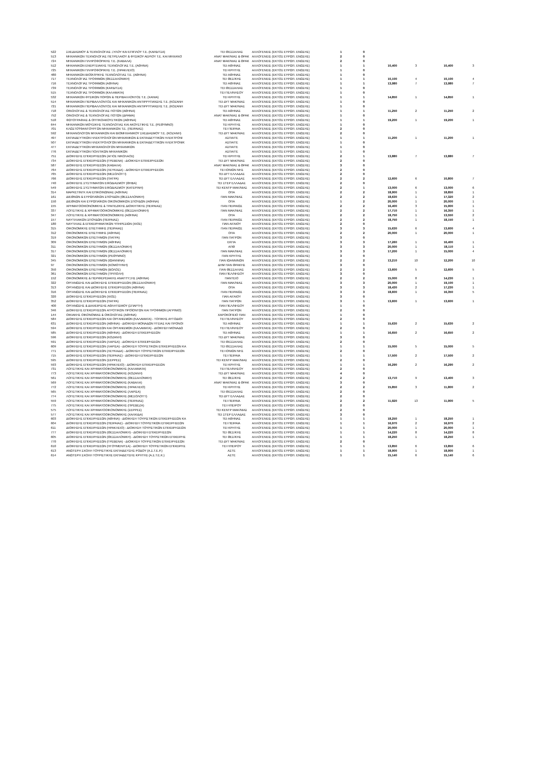| 522 | ΣΧΕΔΙΑΣΜΟΥ & ΤΕΧΝΟΛΟΓΙΑΣ ΞΥΛΟΥ ΚΑΙ ΕΠΙΠΛΟΥ Τ.Ε. (ΚΑΡΔΙΤΣΑ) | ΤΕΙ ΘΕΣΣΑΛΙΑΣ | ΑΛΛΟΓΕΝΕΙΣ (ΕΚΤΟΣ ΕΥΡΩΠ. ΕΝΩΣΗΣ) | 1 | 0 | | | | |
| 513 | ΜΗΧΑΝΙΚΩΝ ΤΕΧΝΟΛΟΓΙΑΣ ΠΕΤΡΕΛΑΙΟΥ & ΦΥΣΙΚΟΥ ΑΕΡΙΟΥ Τ.Ε. ΚΑΙ ΜΗΧΑΝΟ | ΑΝΑΤ ΜΑΚ/ΝΙΑΣ & ΘΡΑΚ | ΑΛΛΟΓΕΝΕΙΣ (ΕΚΤΟΣ ΕΥΡΩΠ. ΕΝΩΣΗΣ) | 2 | 0 | | | | |
| 724 | ΜΗΧΑΝΙΚΩΝ ΠΛΗΡΟΦΟΡΙΚΗΣ Τ.Ε. (ΚΑΒΑΛΑ) | ΑΝΑΤ ΜΑΚ/ΝΙΑΣ & ΘΡΑΚ | ΑΛΛΟΓΕΝΕΙΣ (ΕΚΤΟΣ ΕΥΡΩΠ. ΕΝΩΣΗΣ) | 2 | 0 | | | | |
| 512 | ΜΗΧΑΝΙΚΩΝ ΕΝΕΡΓΕΙΑΚΗΣ ΤΕΧΝΟΛΟΓΙΑΣ Τ.Ε. (ΑΘΗΝΑ) | ΤΕΙ ΑΘΗΝΑΣ | ΑΛΛΟΓΕΝΕΙΣ (ΕΚΤΟΣ ΕΥΡΩΠ. ΕΝΩΣΗΣ) | 1 | 1 | 10,400 | 3 | 10,400 | 3 |
| 725 | ΜΗΧΑΝΙΚΩΝ ΠΛΗΡΟΦΟΡΙΚΗΣ Τ.Ε. (ΗΡΑΚΛΕΙΟ) | ΤΕΙ ΚΡΗΤΗΣ | ΑΛΛΟΓΕΝΕΙΣ (ΕΚΤΟΣ ΕΥΡΩΠ. ΕΝΩΣΗΣ) | 1 | 0 | | | | |
| 480 | ΜΗΧΑΝΙΚΩΝ ΒΙΟΪΑΤΡΙΚΗΣ ΤΕΧΝΟΛΟΓΙΑΣ Τ.Ε. (ΑΘΗΝΑ) | ΤΕΙ ΑΘΗΝΑΣ | ΑΛΛΟΓΕΝΕΙΣ (ΕΚΤΟΣ ΕΥΡΩΠ. ΕΝΩΣΗΣ) | 1 | 0 | | | | |
| 717 | ΤΕΧΝΟΛΟΓΙΑΣ ΤΡΟΦΙΜΩΝ (ΘΕΣΣΑΛΟΝΙΚΗ) | ΤΕΙ ΘΕΣ/ΚΗΣ | ΑΛΛΟΓΕΝΕΙΣ (ΕΚΤΟΣ ΕΥΡΩΠ. ΕΝΩΣΗΣ) | 1 | 1 | 10,100 | 4 | 10,100 | 4 |
| 716 | ΤΕΧΝΟΛΟΓΙΑΣ ΤΡΟΦΙΜΩΝ (ΑΘΗΝΑ) | ΤΕΙ ΑΘΗΝΑΣ | ΑΛΛΟΓΕΝΕΙΣ (ΕΚΤΟΣ ΕΥΡΩΠ. ΕΝΩΣΗΣ) | 1 | 1 | 13,980 | 7 | 13,980 | 7 |
| 739 | ΤΕΧΝΟΛΟΓΙΑΣ ΤΡΟΦΙΜΩΝ (ΚΑΡΔΙΤΣΑ) | ΤΕΙ ΘΕΣΣΑΛΙΑΣ | ΑΛΛΟΓΕΝΕΙΣ (ΕΚΤΟΣ ΕΥΡΩΠ. ΕΝΩΣΗΣ) | 1 | 0 | | | | |
| 515 | ΤΕΧΝΟΛΟΓΙΑΣ ΤΡΟΦΙΜΩΝ (ΚΑΛΑΜΑΤΑ) | ΤΕΙ ΠΕΛ/ΝΗΣΟΥ | ΑΛΛΟΓΕΝΕΙΣ (ΕΚΤΟΣ ΕΥΡΩΠ. ΕΝΩΣΗΣ) | 1 | 0 | | | | |
| 532 | ΜΗΧΑΝΙΚΩΝ ΦΥΣΙΚΩΝ ΠΟΡΩΝ & ΠΕΡΙΒΑΛΛΟΝΤΟΣ Τ.Ε. (ΧΑΝΙΑ) | ΤΕΙ ΚΡΗΤΗΣ | ΑΛΛΟΓΕΝΕΙΣ (ΕΚΤΟΣ ΕΥΡΩΠ. ΕΝΩΣΗΣ) | 1 | 1 | 14,850 | 1 | 14,850 | 1 |
| 514 | ΜΗΧΑΝΙΚΩΝ ΠΕΡΙΒΑΛΛΟΝΤΟΣ ΚΑΙ ΜΗΧΑΝΙΚΩΝ ΑΝΤΙΡΡΥΠΑΝΣΗΣ Τ.Ε. (ΚΟΖΑΝΗ | ΤΕΙ ΔΥΤ ΜΑΚ/ΝΙΑΣ | ΑΛΛΟΓΕΝΕΙΣ (ΕΚΤΟΣ ΕΥΡΩΠ. ΕΝΩΣΗΣ) | 1 | 0 | | | | |
| 721 | ΜΗΧΑΝΙΚΩΝ ΠΕΡΙΒΑΛΛΟΝΤΟΣ ΚΑΙ ΜΗΧΑΝΙΚΩΝ ΑΝΤΙΡΡΥΠΑΝΣΗΣ Τ.Ε. (ΚΟΖΑΝΗ | ΤΕΙ ΔΥΤ ΜΑΚ/ΝΙΑΣ | ΑΛΛΟΓΕΝΕΙΣ (ΕΚΤΟΣ ΕΥΡΩΠ. ΕΝΩΣΗΣ) | 1 | 0 | | | | |
| 718 | ΟΙΝΟΛΟΓΙΑΣ & ΤΕΧΝΟΛΟΓΙΑΣ ΠΟΤΩΝ (ΑΘΗΝΑ) | ΤΕΙ ΑΘΗΝΑΣ | ΑΛΛΟΓΕΝΕΙΣ (ΕΚΤΟΣ ΕΥΡΩΠ. ΕΝΩΣΗΣ) | 1 | 1 | 11,250 | 2 | 11,250 | 2 |
| 752 | ΟΙΝΟΛΟΓΙΑΣ & ΤΕΧΝΟΛΟΓΙΑΣ ΠΟΤΩΝ (ΔΡΑΜΑ) | ΑΝΑΤ ΜΑΚ/ΝΙΑΣ & ΘΡΑΚ | ΑΛΛΟΓΕΝΕΙΣ (ΕΚΤΟΣ ΕΥΡΩΠ. ΕΝΩΣΗΣ) | 1 | 0 | | | | |
| 518 | ΦΩΤΟΓΡΑΦΙΑΣ & ΟΠΤΙΚΟΑΚΟΥΣΤΙΚΩΝ (ΑΘΗΝΑ) | ΤΕΙ ΑΘΗΝΑΣ | ΑΛΛΟΓΕΝΕΙΣ (ΕΚΤΟΣ ΕΥΡΩΠ. ΕΝΩΣΗΣ) | 1 | 1 | 19,200 | 1 | 19,200 | 1 |
| 644 | ΜΗΧΑΝΙΚΩΝ ΜΟΥΣΙΚΗΣ ΤΕΧΝΟΛΟΓΙΑΣ ΚΑΙ ΑΚΟΥΣΤΙΚΗΣ Τ.Ε. (ΡΕΘΥΜΝΟ) | ΤΕΙ ΚΡΗΤΗΣ | ΑΛΛΟΓΕΝΕΙΣ (ΕΚΤΟΣ ΕΥΡΩΠ. ΕΝΩΣΗΣ) | 1 | 0 | | | | |
| 701 | ΚΛΩΣΤΟΫΦΑΝΤΟΥΡΓΩΝ ΜΗΧΑΝΙΚΩΝ Τ.Ε. (ΠΕΙΡΑΙΑΣ) | ΤΕΙ ΠΕΙΡΑΙΑ | ΑΛΛΟΓΕΝΕΙΣ (ΕΚΤΟΣ ΕΥΡΩΠ. ΕΝΩΣΗΣ) | 2 | 0 | | | | |
| 592 | ΜΗΧΑΝΟΛΟΓΩΝ ΜΗΧΑΝΙΚΩΝ ΚΑΙ ΒΙΟΜΗΧΑΝΙΚΟΥ ΣΧΕΔΙΑΣΜΟΥ Τ.Ε. (ΚΟΖΑΝΗ) | ΤΕΙ ΔΥΤ ΜΑΚ/ΝΙΑΣ | ΑΛΛΟΓΕΝΕΙΣ (ΕΚΤΟΣ ΕΥΡΩΠ. ΕΝΩΣΗΣ) | 2 | 0 | | | | |
| 497 | ΕΚΠΑΙΔΕΥΤΙΚΩΝ ΗΛΕΚΤΡΟΛΟΓΩΝ ΜΗΧΑΝΙΚΩΝ & ΕΚΠΑΙΔΕΥΤΙΚΩΝ ΗΛΕΚΤΡΟΝΙ | ΑΣΠΑΙΤΕ | ΑΛΛΟΓΕΝΕΙΣ (ΕΚΤΟΣ ΕΥΡΩΠ. ΕΝΩΣΗΣ) | 1 | 1 | 11,200 | 1 | 11,200 | 1 |
| 507 | ΕΚΠΑΙΔΕΥΤΙΚΩΝ ΗΛΕΚΤΡΟΛΟΓΩΝ ΜΗΧΑΝΙΚΩΝ & ΕΚΠΑΙΔΕΥΤΙΚΩΝ ΗΛΕΚΤΡΟΝΙΚ | ΑΣΠΑΙΤΕ | ΑΛΛΟΓΕΝΕΙΣ (ΕΚΤΟΣ ΕΥΡΩΠ. ΕΝΩΣΗΣ) | 1 | 0 | | | | |
| 477 | ΕΚΠΑΙΔΕΥΤΙΚΩΝ ΜΗΧΑΝΟΛΟΓΩΝ ΜΗΧΑΝΙΚΩΝ | ΑΣΠΑΙΤΕ | ΑΛΛΟΓΕΝΕΙΣ (ΕΚΤΟΣ ΕΥΡΩΠ. ΕΝΩΣΗΣ) | 1 | 0 | | | | |
| 776 | ΕΚΠΑΙΔΕΥΤΙΚΩΝ ΠΟΛΙΤΙΚΩΝ ΜΗΧΑΝΙΚΩΝ | ΑΣΠΑΙΤΕ | ΑΛΛΟΓΕΝΕΙΣ (ΕΚΤΟΣ ΕΥΡΩΠ. ΕΝΩΣΗΣ) | 1 | 0 | | | | |
| 751 | ΔΙΟΙΚΗΣΗΣ ΕΠΙΧΕΙΡΗΣΕΩΝ (ΑΓΙΟΣ ΝΙΚΟΛΑΟΣ) | ΤΕΙ ΚΡΗΤΗΣ | ΑΛΛΟΓΕΝΕΙΣ (ΕΚΤΟΣ ΕΥΡΩΠ. ΕΝΩΣΗΣ) | 2 | 1 | 13,880 | 7 | 13,880 | 7 |
| 734 | ΔΙΟΙΚΗΣΗΣ ΕΠΙΧΕΙΡΗΣΕΩΝ (ΓΡΕΒΕΝΑ) - ΔΙΟΙΚΗΣΗ ΕΠΙΧΕΙΡΗΣΕΩΝ | ΤΕΙ ΔΥΤ ΜΑΚ/ΝΙΑΣ | ΑΛΛΟΓΕΝΕΙΣ (ΕΚΤΟΣ ΕΥΡΩΠ. ΕΝΩΣΗΣ) | 2 | 0 | | | | |
| 587 | ΔΙΟΙΚΗΣΗΣ ΕΠΙΧΕΙΡΗΣΕΩΝ (ΚΑΒΑΛΑ) | ΑΝΑΤ ΜΑΚ/ΝΙΑΣ & ΘΡΑΚ | ΑΛΛΟΓΕΝΕΙΣ (ΕΚΤΟΣ ΕΥΡΩΠ. ΕΝΩΣΗΣ) | 3 | 0 | | | | |
| 764 | ΔΙΟΙΚΗΣΗΣ ΕΠΙΧΕΙΡΗΣΕΩΝ (ΛΕΥΚΑΔΑ) - ΔΙΟΙΚΗΣΗ ΕΠΙΧΕΙΡΗΣΕΩΝ | ΤΕΙ ΙΟΝΙΩΝ ΝΗΣ | ΑΛΛΟΓΕΝΕΙΣ (ΕΚΤΟΣ ΕΥΡΩΠ. ΕΝΩΣΗΣ) | 2 | 0 | | | | |
| 765 | ΔΙΟΙΚΗΣΗΣ ΕΠΙΧΕΙΡΗΣΕΩΝ (ΜΕΣΟΛΟΓΓΙ) | ΤΕΙ ΔΥΤ ΕΛΛΑΔΑΣ | ΑΛΛΟΓΕΝΕΙΣ (ΕΚΤΟΣ ΕΥΡΩΠ. ΕΝΩΣΗΣ) | 2 | 0 | | | | |
| 766 | ΔΙΟΙΚΗΣΗΣ ΕΠΙΧΕΙΡΗΣΕΩΝ (ΠΑΤΡΑ) | ΤΕΙ ΔΥΤ ΕΛΛΑΔΑΣ | ΑΛΛΟΓΕΝΕΙΣ (ΕΚΤΟΣ ΕΥΡΩΠ. ΕΝΩΣΗΣ) | 2 | 2 | 12,600 | 6 | 10,800 | 7 |
| 740 | ΔΙΟΙΚΗΣΗΣ ΣΥΣΤΗΜΑΤΩΝ ΕΦΟΔΙΑΣΜΟΥ (ΘΗΒΑ) | ΤΕΙ ΣΤΕΡ ΕΛΛΑΔΑΣ | ΑΛΛΟΓΕΝΕΙΣ (ΕΚΤΟΣ ΕΥΡΩΠ. ΕΝΩΣΗΣ) | 2 | 0 | | | | |
| 549 | ΔΙΟΙΚΗΣΗΣ ΣΥΣΤΗΜΑΤΩΝ ΕΦΟΔΙΑΣΜΟΥ (ΚΑΤΕΡΙΝΗ) | ΤΕΙ ΚΕΝΤΡ ΜΑΚ/ΝΙΑΣ | ΑΛΛΟΓΕΝΕΙΣ (ΕΚΤΟΣ ΕΥΡΩΠ. ΕΝΩΣΗΣ) | 2 | 1 | 13,000 | 6 | 13,000 | 6 |
| 314 | ΜΑΡΚΕΤΙΝΓΚ ΚΑΙ ΕΠΙΚΟΙΝΩΝΙΑΣ (ΑΘΗΝΑ) | ΟΠΑ | ΑΛΛΟΓΕΝΕΙΣ (ΕΚΤΟΣ ΕΥΡΩΠ. ΕΝΩΣΗΣ) | 2 | 2 | 18,900 | 1 | 18,850 | 1 |
| 161 | ΔΙΕΘΝΩΝ & ΕΥΡΩΠΑΪΚΩΝ ΣΠΟΥΔΩΝ (ΘΕΣΣΑΛΟΝΙΚΗ) | ΠΑΝ ΜΑΚ/ΝΙΑΣ | ΑΛΛΟΓΕΝΕΙΣ (ΕΚΤΟΣ ΕΥΡΩΠ. ΕΝΩΣΗΣ) | 2 | 2 | 18,630 | 1 | 17,320 | 2 |
| 150 | ΔΙΕΘΝΩΝ ΚΑΙ ΕΥΡΩΠΑΪΚΩΝ ΟΙΚΟΝΟΜΙΚΩΝ ΣΠΟΥΔΩΝ (ΑΘΗΝΑ) | ΟΠΑ | ΑΛΛΟΓΕΝΕΙΣ (ΕΚΤΟΣ ΕΥΡΩΠ. ΕΝΩΣΗΣ) | 1 | 2 | 20,000 | 1 | 20,000 | 1 |
| 155 | ΧΡΗΜΑΤΟΟΙΚΟΝΟΜΙΚΗΣ & ΤΡΑΠΕΖΙΚΗΣ ΔΙΟΙΚΗΤΙΚΗΣ (ΠΕΙΡΑΙΑΣ) | ΠΑΝ ΠΕΙΡΑΙΩΣ | ΑΛΛΟΓΕΝΕΙΣ (ΕΚΤΟΣ ΕΥΡΩΠ. ΕΝΩΣΗΣ) | 2 | 2 | 16,400 | 3 | 15,900 | 1 |
| 337 | ΛΟΓΙΣΤΙΚΗΣ & ΧΡΗΜΑΤΟΟΙΚΟΝΟΜΙΚΗΣ (ΘΕΣΣΑΛΟΝΙΚΗ) | ΠΑΝ ΜΑΚ/ΝΙΑΣ | ΑΛΛΟΓΕΝΕΙΣ (ΕΚΤΟΣ ΕΥΡΩΠ. ΕΝΩΣΗΣ) | 2 | 2 | 17,710 | 1 | 16,350 | 1 |
| 347 | ΛΟΓΙΣΤΙΚΗΣ & ΧΡΗΜΑΤΟΟΙΚΟΝΟΜΙΚΗΣ (ΑΘΗΝΑ) | ΟΠΑ | ΑΛΛΟΓΕΝΕΙΣ (ΕΚΤΟΣ ΕΥΡΩΠ. ΕΝΩΣΗΣ) | 2 | 2 | 18,750 | 1 | 13,550 | 2 |
| 157 | ΝΑΥΤΙΛΙΑΚΩΝ ΣΠΟΥΔΩΝ (ΠΕΙΡΑΙΑΣ) | ΠΑΝ ΠΕΙΡΑΙΩΣ | ΑΛΛΟΓΕΝΕΙΣ (ΕΚΤΟΣ ΕΥΡΩΠ. ΕΝΩΣΗΣ) | 2 | 2 | 18,750 | 1 | 18,150 | 1 |
| 180 | ΝΑΥΤΙΛΙΑΣ & ΕΠΙΧΕΙΡΗΜΑΤΙΚΩΝ ΥΠΗΡΕΣΙΩΝ (ΧΙΟΣ) | ΠΑΝ ΑΙΓΑΙΟΥ | ΑΛΛΟΓΕΝΕΙΣ (ΕΚΤΟΣ ΕΥΡΩΠ. ΕΝΩΣΗΣ) | 2 | 0 | | | | |
| 315 | ΟΙΚΟΝΟΜΙΚΗΣ ΕΠΙΣΤΗΜΗΣ (ΠΕΙΡΑΙΑΣ) | ΠΑΝ ΠΕΙΡΑΙΩΣ | ΑΛΛΟΓΕΝΕΙΣ (ΕΚΤΟΣ ΕΥΡΩΠ. ΕΝΩΣΗΣ) | 3 | 3 | 15,630 | 6 | 13,600 | 4 |
| 312 | ΟΙΚΟΝΟΜΙΚΗΣ ΕΠΙΣΤΗΜΗΣ (ΑΘΗΝΑ) | ΟΠΑ | ΑΛΛΟΓΕΝΕΙΣ (ΕΚΤΟΣ ΕΥΡΩΠ. ΕΝΩΣΗΣ) | 2 | 2 | 20,000 | 1 | 20,000 | 1 |
| 319 | ΟΙΚΟΝΟΜΙΚΩΝ ΕΠΙΣΤΗΜΩΝ (ΠΑΤΡΑ) | ΠΑΝ ΠΑΤΡΩΝ | ΑΛΛΟΓΕΝΕΙΣ (ΕΚΤΟΣ ΕΥΡΩΠ. ΕΝΩΣΗΣ) | 3 | 0 | | | | |
| 309 | ΟΙΚΟΝΟΜΙΚΩΝ ΕΠΙΣΤΗΜΩΝ (ΑΘΗΝΑ) | ΕΚΠΑ | ΑΛΛΟΓΕΝΕΙΣ (ΕΚΤΟΣ ΕΥΡΩΠ. ΕΝΩΣΗΣ) | 3 | 3 | 17,260 | 1 | 16,400 | 1 |
| 311 | ΟΙΚΟΝΟΜΙΚΩΝ ΕΠΙΣΤΗΜΩΝ (ΘΕΣΣΑΛΟΝΙΚΗ) | ΑΠΘ | ΑΛΛΟΓΕΝΕΙΣ (ΕΚΤΟΣ ΕΥΡΩΠ. ΕΝΩΣΗΣ) | 3 | 3 | 20,000 | 1 | 18,110 | 1 |
| 317 | ΟΙΚΟΝΟΜΙΚΩΝ ΕΠΙΣΤΗΜΩΝ (ΘΕΣΣΑΛΟΝΙΚΗ) | ΠΑΝ ΜΑΚ/ΝΙΑΣ | ΑΛΛΟΓΕΝΕΙΣ (ΕΚΤΟΣ ΕΥΡΩΠ. ΕΝΩΣΗΣ) | 3 | 3 | 17,200 | 1 | 15,000 | 4 |
| 321 | ΟΙΚΟΝΟΜΙΚΩΝ ΕΠΙΣΤΗΜΩΝ (ΡΕΘΥΜΝΟ) | ΠΑΝ ΚΡΗΤΗΣ | ΑΛΛΟΓΕΝΕΙΣ (ΕΚΤΟΣ ΕΥΡΩΠ. ΕΝΩΣΗΣ) | 3 | 0 | | | | |
| 345 | ΟΙΚΟΝΟΜΙΚΩΝ ΕΠΙΣΤΗΜΩΝ (ΙΩΑΝΝΙΝΑ) | ΠΑΝ ΙΩΑΝΝΙΝΩΝ | ΑΛΛΟΓΕΝΕΙΣ (ΕΚΤΟΣ ΕΥΡΩΠ. ΕΝΩΣΗΣ) | 2 | 2 | 13,210 | 10 | 12,200 | 10 |
| 97 | ΟΙΚΟΝΟΜΙΚΩΝ ΕΠΙΣΤΗΜΩΝ (ΚΟΜΟΤΗΝΗ) | ΔΗΜ ΠΑΝ ΘΡΑΚΗΣ | ΑΛΛΟΓΕΝΕΙΣ (ΕΚΤΟΣ ΕΥΡΩΠ. ΕΝΩΣΗΣ) | 3 | 0 | | | | |
| 350 | ΟΙΚΟΝΟΜΙΚΩΝ ΕΠΙΣΤΗΜΩΝ (ΒΟΛΟΣ) | ΠΑΝ ΘΕΣΣΑΛΙΑΣ | ΑΛΛΟΓΕΝΕΙΣ (ΕΚΤΟΣ ΕΥΡΩΠ. ΕΝΩΣΗΣ) | 2 | 2 | 13,600 | 5 | 12,600 | 5 |
| 361 | ΟΙΚΟΝΟΜΙΚΩΝ ΕΠΙΣΤΗΜΩΝ (ΤΡΙΠΟΛΗ) | ΠΑΝ ΠΕΛ/ΝΗΣΟΥ | ΑΛΛΟΓΕΝΕΙΣ (ΕΚΤΟΣ ΕΥΡΩΠ. ΕΝΩΣΗΣ) | 3 | 0 | | | | |
| 152 | ΟΙΚΟΝΟΜΙΚΗΣ & ΠΕΡΙΦΕΡΕΙΑΚΗΣ ΑΝΑΠΤΥΞΗΣ (ΑΘΗΝΑ) | ΠΑΝΤΕΙΟ | ΑΛΛΟΓΕΝΕΙΣ (ΕΚΤΟΣ ΕΥΡΩΠ. ΕΝΩΣΗΣ) | 2 | 2 | 15,000 | 8 | 14,230 | 1 |
| 322 | ΟΡΓΑΝΩΣΗΣ ΚΑΙ ΔΙΟΙΚΗΣΗΣ ΕΠΙΧΕΙΡΗΣΕΩΝ (ΘΕΣΣΑΛΟΝΙΚΗ) | ΠΑΝ ΜΑΚ/ΝΙΑΣ | ΑΛΛΟΓΕΝΕΙΣ (ΕΚΤΟΣ ΕΥΡΩΠ. ΕΝΩΣΗΣ) | 3 | 3 | 20,000 | 1 | 19,100 | 1 |
| 313 | ΟΡΓΑΝΩΣΗΣ ΚΑΙ ΔΙΟΙΚΗΣΗΣ ΕΠΙΧΕΙΡΗΣΕΩΝ (ΑΘΗΝΑ) | ΟΠΑ | ΑΛΛΟΓΕΝΕΙΣ (ΕΚΤΟΣ ΕΥΡΩΠ. ΕΝΩΣΗΣ) | 3 | 3 | 18,430 | 2 | 17,230 | 1 |
| 316 | ΟΡΓΑΝΩΣΗΣ ΚΑΙ ΔΙΟΙΚΗΣΗΣ ΕΠΙΧΕΙΡΗΣΕΩΝ (ΠΕΙΡΑΙΑΣ) | ΠΑΝ ΠΕΙΡΑΙΩΣ | ΑΛΛΟΓΕΝΕΙΣ (ΕΚΤΟΣ ΕΥΡΩΠ. ΕΝΩΣΗΣ) | 3 | 3 | 18,600 | 1 | 16,350 | 5 |
| 320 | ΔΙΟΙΚΗΣΗΣ ΕΠΙΧΕΙΡΗΣΕΩΝ (ΧΙΟΣ) | ΠΑΝ ΑΙΓΑΙΟΥ | ΑΛΛΟΓΕΝΕΙΣ (ΕΚΤΟΣ ΕΥΡΩΠ. ΕΝΩΣΗΣ) | 3 | 0 | | | | |
| 352 | ΔΙΟΙΚΗΣΗΣ ΕΠΙΧΕΙΡΗΣΕΩΝ (ΠΑΤΡΑ) | ΠΑΝ ΠΑΤΡΩΝ | ΑΛΛΟΓΕΝΕΙΣ (ΕΚΤΟΣ ΕΥΡΩΠ. ΕΝΩΣΗΣ) | 3 | 1 | 13,600 | 1 | 13,600 | 1 |
| 400 | ΟΡΓΑΝΩΣΗΣ & ΔΙΑΧΕΙΡΙΣΗΣ ΑΘΛΗΤΙΣΜΟΥ (ΣΠΑΡΤΗ) | ΠΑΝ ΠΕΛ/ΝΗΣΟΥ | ΑΛΛΟΓΕΝΕΙΣ (ΕΚΤΟΣ ΕΥΡΩΠ. ΕΝΩΣΗΣ) | 1 | 0 | | | | |
| 346 | ΔΙΟΙΚΗΣΗΣ ΕΠΙΧΕΙΡΗΣΕΩΝ ΑΓΡΟΤΙΚΩΝ ΠΡΟΪΟΝΤΩΝ ΚΑΙ ΤΡΟΦΙΜΩΝ (ΑΓΡΙΝΙΟ) | ΠΑΝ ΠΑΤΡΩΝ | ΑΛΛΟΓΕΝΕΙΣ (ΕΚΤΟΣ ΕΥΡΩΠ. ΕΝΩΣΗΣ) | 2 | 0 | | | | |
| 144 | ΟΙΚΙΑΚΗΣ ΟΙΚΟΝΟΜΙΑΣ & ΟΙΚΟΛΟΓΙΑΣ (ΑΘΗΝΑ) | ΧΑΡΟΚΟΠΕΙΟ ΠΑΝ | ΑΛΛΟΓΕΝΕΙΣ (ΕΚΤΟΣ ΕΥΡΩΠ. ΕΝΩΣΗΣ) | 1 | 0 | | | | |
| 584 | ΔΙΟΙΚΗΣΗΣ ΕΠΙΧΕΙΡΗΣΕΩΝ ΚΑΙ ΟΡΓΑΝΙΣΜΩΝ (ΚΑΛΑΜΑΤΑ) - ΤΟΠΙΚΗΣ ΑΥΤΟΔΙΟΙ | ΤΕΙ ΠΕΛ/ΝΗΣΟΥ | ΑΛΛΟΓΕΝΕΙΣ (ΕΚΤΟΣ ΕΥΡΩΠ. ΕΝΩΣΗΣ) | 2 | 0 | | | | |
| 631 | ΔΙΟΙΚΗΣΗΣ ΕΠΙΧΕΙΡΗΣΕΩΝ (ΑΘΗΝΑ) - ΔΙΟΙΚΗΣΗ ΜΟΝΑΔΩΝ ΥΓΕΙΑΣ ΚΑΙ ΠΡΟΝΟΙ | ΤΕΙ ΑΘΗΝΑΣ | ΑΛΛΟΓΕΝΕΙΣ (ΕΚΤΟΣ ΕΥΡΩΠ. ΕΝΩΣΗΣ) | 1 | 1 | 15,630 | 2 | 15,630 | 2 |
| 594 | ΔΙΟΙΚΗΣΗΣ ΕΠΙΧΕΙΡΗΣΕΩΝ ΚΑΙ ΟΡΓΑΝΙΣΜΩΝ (ΚΑΛΑΜΑΤΑ) - ΔΙΟΙΚΗΣΗ ΜΟΝΑΔΩ | ΤΕΙ ΠΕΛ/ΝΗΣΟΥ | ΑΛΛΟΓΕΝΕΙΣ (ΕΚΤΟΣ ΕΥΡΩΠ. ΕΝΩΣΗΣ) | 2 | 0 | | | | |
| 585 | ΔΙΟΙΚΗΣΗΣ ΕΠΙΧΕΙΡΗΣΕΩΝ (ΑΘΗΝΑ) - ΔΙΟΙΚΗΣΗ ΕΠΙΧΕΙΡΗΣΕΩΝ | ΤΕΙ ΑΘΗΝΑΣ | ΑΛΛΟΓΕΝΕΙΣ (ΕΚΤΟΣ ΕΥΡΩΠ. ΕΝΩΣΗΣ) | 1 | 1 | 16,650 | 2 | 16,650 | 2 |
| 596 | ΔΙΟΙΚΗΣΗΣ ΕΠΙΧΕΙΡΗΣΕΩΝ (ΚΟΖΑΝΗ) | ΤΕΙ ΔΥΤ ΜΑΚ/ΝΙΑΣ | ΑΛΛΟΓΕΝΕΙΣ (ΕΚΤΟΣ ΕΥΡΩΠ. ΕΝΩΣΗΣ) | 3 | 0 | | | | |
| 591 | ΔΙΟΙΚΗΣΗΣ ΕΠΙΧΕΙΡΗΣΕΩΝ (ΛΑΡΙΣΑ) - ΔΙΟΙΚΗΣΗ ΕΠΙΧΕΙΡΗΣΕΩΝ | ΤΕΙ ΘΕΣΣΑΛΙΑΣ | ΑΛΛΟΓΕΝΕΙΣ (ΕΚΤΟΣ ΕΥΡΩΠ. ΕΝΩΣΗΣ) | 2 | 0 | | | | |
| 609 | ΔΙΟΙΚΗΣΗΣ ΕΠΙΧΕΙΡΗΣΕΩΝ (ΛΑΡΙΣΑ) - ΔΙΟΙΚΗΣΗ ΤΟΥΡΙΣΤΙΚΩΝ ΕΠΙΧΕΙΡΗΣΕΩΝ ΚΑ | ΤΕΙ ΘΕΣΣΑΛΙΑΣ | ΑΛΛΟΓΕΝΕΙΣ (ΕΚΤΟΣ ΕΥΡΩΠ. ΕΝΩΣΗΣ) | 1 | 1 | 15,000 | 5 | 15,000 | 5 |
| 771 | ΔΙΟΙΚΗΣΗΣ ΕΠΙΧΕΙΡΗΣΕΩΝ (ΛΕΥΚΑΔΑ) - ΔΙΟΙΚΗΣΗ ΤΟΥΡΙΣΤΙΚΩΝ ΕΠΙΧΕΙΡΗΣΕΩΝ | ΤΕΙ ΙΟΝΙΩΝ ΝΗΣ | ΑΛΛΟΓΕΝΕΙΣ (ΕΚΤΟΣ ΕΥΡΩΠ. ΕΝΩΣΗΣ) | 2 | 0 | | | | |
| 715 | ΔΙΟΙΚΗΣΗΣ ΕΠΙΧΕΙΡΗΣΕΩΝ (ΠΕΙΡΑΙΑΣ) - ΔΙΟΙΚΗΣΗ ΕΠΙΧΕΙΡΗΣΕΩΝ | ΤΕΙ ΠΕΙΡΑΙΑ | ΑΛΛΟΓΕΝΕΙΣ (ΕΚΤΟΣ ΕΥΡΩΠ. ΕΝΩΣΗΣ) | 1 | 1 | 17,500 | 2 | 17,500 | 2 |
| 595 | ΔΙΟΙΚΗΣΗΣ ΕΠΙΧΕΙΡΗΣΕΩΝ (ΣΕΡΡΕΣ) | ΤΕΙ ΚΕΝΤΡ ΜΑΚ/ΝΙΑΣ | ΑΛΛΟΓΕΝΕΙΣ (ΕΚΤΟΣ ΕΥΡΩΠ. ΕΝΩΣΗΣ) | 2 | 0 | | | | |
| 593 | ΔΙΟΙΚΗΣΗΣ ΕΠΙΧΕΙΡΗΣΕΩΝ (ΗΡΑΚΛΕΙΟ) - ΔΙΟΙΚΗΣΗ ΕΠΙΧΕΙΡΗΣΕΩΝ | ΤΕΙ ΚΡΗΤΗΣ | ΑΛΛΟΓΕΝΕΙΣ (ΕΚΤΟΣ ΕΥΡΩΠ. ΕΝΩΣΗΣ) | 1 | 1 | 16,290 | 2 | 16,290 | 2 |
| 731 | ΛΟΓΙΣΤΙΚΗΣ ΚΑΙ ΧΡΗΜΑΤΟΟΙΚΟΝΟΜΙΚΗΣ (ΚΑΛΑΜΑΤΑ) | ΤΕΙ ΠΕΛ/ΝΗΣΟΥ | ΑΛΛΟΓΕΝΕΙΣ (ΕΚΤΟΣ ΕΥΡΩΠ. ΕΝΩΣΗΣ) | 2 | 0 | | | | |
| 773 | ΛΟΓΙΣΤΙΚΗΣ ΚΑΙ ΧΡΗΜΑΤΟΟΙΚΟΝΟΜΙΚΗΣ (ΚΟΖΑΝΗ) | ΤΕΙ ΔΥΤ ΜΑΚ/ΝΙΑΣ | ΑΛΛΟΓΕΝΕΙΣ (ΕΚΤΟΣ ΕΥΡΩΠ. ΕΝΩΣΗΣ) | 4 | 0 | | | | |
| 561 | ΛΟΓΙΣΤΙΚΗΣ ΚΑΙ ΧΡΗΜΑΤΟΟΙΚΟΝΟΜΙΚΗΣ (ΘΕΣΣΑΛΟΝΙΚΗ) | ΤΕΙ ΘΕΣ/ΚΗΣ | ΑΛΛΟΓΕΝΕΙΣ (ΕΚΤΟΣ ΕΥΡΩΠ. ΕΝΩΣΗΣ) | 2 | 2 | 13,710 | 9 | 13,400 | 3 |
| 569 | ΛΟΓΙΣΤΙΚΗΣ ΚΑΙ ΧΡΗΜΑΤΟΟΙΚΟΝΟΜΙΚΗΣ (ΚΑΒΑΛΑ) | ΑΝΑΤ ΜΑΚ/ΝΙΑΣ & ΘΡΑΚ | ΑΛΛΟΓΕΝΕΙΣ (ΕΚΤΟΣ ΕΥΡΩΠ. ΕΝΩΣΗΣ) | 3 | 0 | | | | |
| 772 | ΛΟΓΙΣΤΙΚΗΣ ΚΑΙ ΧΡΗΜΑΤΟΟΙΚΟΝΟΜΙΚΗΣ (ΗΡΑΚΛΕΙΟ) | ΤΕΙ ΚΡΗΤΗΣ | ΑΛΛΟΓΕΝΕΙΣ (ΕΚΤΟΣ ΕΥΡΩΠ. ΕΝΩΣΗΣ) | 2 | 2 | 15,850 | 3 | 11,800 | 2 |
| 565 | ΛΟΓΙΣΤΙΚΗΣ ΚΑΙ ΧΡΗΜΑΤΟΟΙΚΟΝΟΜΙΚΗΣ (ΛΑΡΙΣΑ) | ΤΕΙ ΘΕΣΣΑΛΙΑΣ | ΑΛΛΟΓΕΝΕΙΣ (ΕΚΤΟΣ ΕΥΡΩΠ. ΕΝΩΣΗΣ) | 2 | 0 | | | | |
| 774 | ΛΟΓΙΣΤΙΚΗΣ ΚΑΙ ΧΡΗΜΑΤΟΟΙΚΟΝΟΜΙΚΗΣ (ΜΕΣΟΛΟΓΓΙ) | ΤΕΙ ΔΥΤ ΕΛΛΑΔΑΣ | ΑΛΛΟΓΕΝΕΙΣ (ΕΚΤΟΣ ΕΥΡΩΠ. ΕΝΩΣΗΣ) | 2 | 0 | | | | |
| 559 | ΛΟΓΙΣΤΙΚΗΣ ΚΑΙ ΧΡΗΜΑΤΟΟΙΚΟΝΟΜΙΚΗΣ (ΠΕΙΡΑΙΑΣ) | ΤΕΙ ΠΕΙΡΑΙΑ | ΑΛΛΟΓΕΝΕΙΣ (ΕΚΤΟΣ ΕΥΡΩΠ. ΕΝΩΣΗΣ) | 2 | 2 | 11,920 | 13 | 11,900 | 5 |
| 775 | ΛΟΓΙΣΤΙΚΗΣ ΚΑΙ ΧΡΗΜΑΤΟΟΙΚΟΝΟΜΙΚΗΣ (ΠΡΕΒΕΖΑ) | ΤΕΙ ΗΠΕΙΡΟΥ | ΑΛΛΟΓΕΝΕΙΣ (ΕΚΤΟΣ ΕΥΡΩΠ. ΕΝΩΣΗΣ) | 2 | 0 | | | | |
| 575 | ΛΟΓΙΣΤΙΚΗΣ ΚΑΙ ΧΡΗΜΑΤΟΟΙΚΟΝΟΜΙΚΗΣ (ΣΕΡΡΕΣ) | ΤΕΙ ΚΕΝΤΡ ΜΑΚ/ΝΙΑΣ | ΑΛΛΟΓΕΝΕΙΣ (ΕΚΤΟΣ ΕΥΡΩΠ. ΕΝΩΣΗΣ) | 2 | 0 | | | | |
| 577 | ΛΟΓΙΣΤΙΚΗΣ ΚΑΙ ΧΡΗΜΑΤΟΟΙΚΟΝΟΜΙΚΗΣ (ΧΑΛΚΙΔΑ) | ΤΕΙ ΣΤΕΡ ΕΛΛΑΔΑΣ | ΑΛΛΟΓΕΝΕΙΣ (ΕΚΤΟΣ ΕΥΡΩΠ. ΕΝΩΣΗΣ) | 3 | 0 | | | | |
| 603 | ΔΙΟΙΚΗΣΗΣ ΕΠΙΧΕΙΡΗΣΕΩΝ (ΑΘΗΝΑ) - ΔΙΟΙΚΗΣΗ ΤΟΥΡΙΣΤΙΚΩΝ ΕΠΙΧΕΙΡΗΣΕΩΝ ΚΑ | ΤΕΙ ΑΘΗΝΑΣ | ΑΛΛΟΓΕΝΕΙΣ (ΕΚΤΟΣ ΕΥΡΩΠ. ΕΝΩΣΗΣ) | 1 | 1 | 18,250 | 1 | 18,250 | 1 |
| 604 | ΔΙΟΙΚΗΣΗΣ ΕΠΙΧΕΙΡΗΣΕΩΝ (ΠΕΙΡΑΙΑΣ) - ΔΙΟΙΚΗΣΗ ΤΟΥΡΙΣΤΙΚΩΝ ΕΠΙΧΕΙΡΗΣΕΩΝ | ΤΕΙ ΠΕΙΡΑΙΑ | ΑΛΛΟΓΕΝΕΙΣ (ΕΚΤΟΣ ΕΥΡΩΠ. ΕΝΩΣΗΣ) | 1 | 1 | 16,970 | 2 | 16,970 | 2 |
| 611 | ΔΙΟΙΚΗΣΗΣ ΕΠΙΧΕΙΡΗΣΕΩΝ (ΗΡΑΚΛΕΙΟ) - ΔΙΟΙΚΗΣΗ ΤΟΥΡΙΣΤΙΚΩΝ ΕΠΙΧΕΙΡΗΣΕΩΝ | ΤΕΙ ΚΡΗΤΗΣ | ΑΛΛΟΓΕΝΕΙΣ (ΕΚΤΟΣ ΕΥΡΩΠ. ΕΝΩΣΗΣ) | 1 | 1 | 20,000 | 1 | 20,000 | 1 |
| 777 | ΔΙΟΙΚΗΣΗΣ ΕΠΙΧΕΙΡΗΣΕΩΝ (ΘΕΣΣΑΛΟΝΙΚΗ) - ΔΙΟΙΚΗΣΗ ΕΠΙΧΕΙΡΗΣΕΩΝ | ΤΕΙ ΘΕΣ/ΚΗΣ | ΑΛΛΟΓΕΝΕΙΣ (ΕΚΤΟΣ ΕΥΡΩΠ. ΕΝΩΣΗΣ) | 1 | 1 | 14,220 | 8 | 14,220 | 8 |
| 605 | ΔΙΟΙΚΗΣΗΣ ΕΠΙΧΕΙΡΗΣΕΩΝ (ΘΕΣΣΑΛΟΝΙΚΗ) - ΔΙΟΙΚΗΣΗ ΤΟΥΡΙΣΤΙΚΩΝ ΕΠΙΧΕΙΡΗΣ | ΤΕΙ ΘΕΣ/ΚΗΣ | ΑΛΛΟΓΕΝΕΙΣ (ΕΚΤΟΣ ΕΥΡΩΠ. ΕΝΩΣΗΣ) | 1 | 1 | 18,250 | 1 | 18,250 | 1 |
| 770 | ΔΙΟΙΚΗΣΗΣ ΕΠΙΧΕΙΡΗΣΕΩΝ (ΓΡΕΒΕΝΑ) - ΔΙΟΙΚΗΣΗ ΤΟΥΡΙΣΤΙΚΩΝ ΕΠΙΧΕΙΡΗΣΕΩΝ | ΤΕΙ ΔΥΤ ΜΑΚ/ΝΙΑΣ | ΑΛΛΟΓΕΝΕΙΣ (ΕΚΤΟΣ ΕΥΡΩΠ. ΕΝΩΣΗΣ) | 2 | 0 | | | | |
| 610 | ΔΙΟΙΚΗΣΗΣ ΕΠΙΧΕΙΡΗΣΕΩΝ (ΗΓΟΥΜΕΝΙΤΣΑ) - ΔΙΟΙΚΗΣΗ ΤΟΥΡΙΣΤΙΚΩΝ ΕΠΙΧΕΙΡΗΣ | ΤΕΙ ΗΠΕΙΡΟΥ | ΑΛΛΟΓΕΝΕΙΣ (ΕΚΤΟΣ ΕΥΡΩΠ. ΕΝΩΣΗΣ) | 1 | 1 | 13,850 | 6 | 13,850 | 6 |
| 613 | ΑΝΩΤΕΡΗ ΣΧΟΛΗ ΤΟΥΡΙΣΤΙΚΗΣ ΕΚΠΑΙΔΕΥΣΗΣ ΡΟΔΟΥ (Α.Σ.Τ.Ε.Ρ.) | ΑΣΤΕ | ΑΛΛΟΓΕΝΕΙΣ (ΕΚΤΟΣ ΕΥΡΩΠ. ΕΝΩΣΗΣ) | 1 | 1 | 18,900 | 1 | 18,900 | 1 |
| 614 | ΑΝΩΤΕΡΗ ΣΧΟΛΗ ΤΟΥΡΙΣΤΙΚΗΣ ΕΚΠΑΙΔΕΥΣΗΣ ΚΡΗΤΗΣ (Α.Σ.Τ.Ε.Κ.) | ΑΣΤΕ | ΑΛΛΟΓΕΝΕΙΣ (ΕΚΤΟΣ ΕΥΡΩΠ. ΕΝΩΣΗΣ) | 1 | 1 | 15,140 | 6 | 15,140 | 6 |